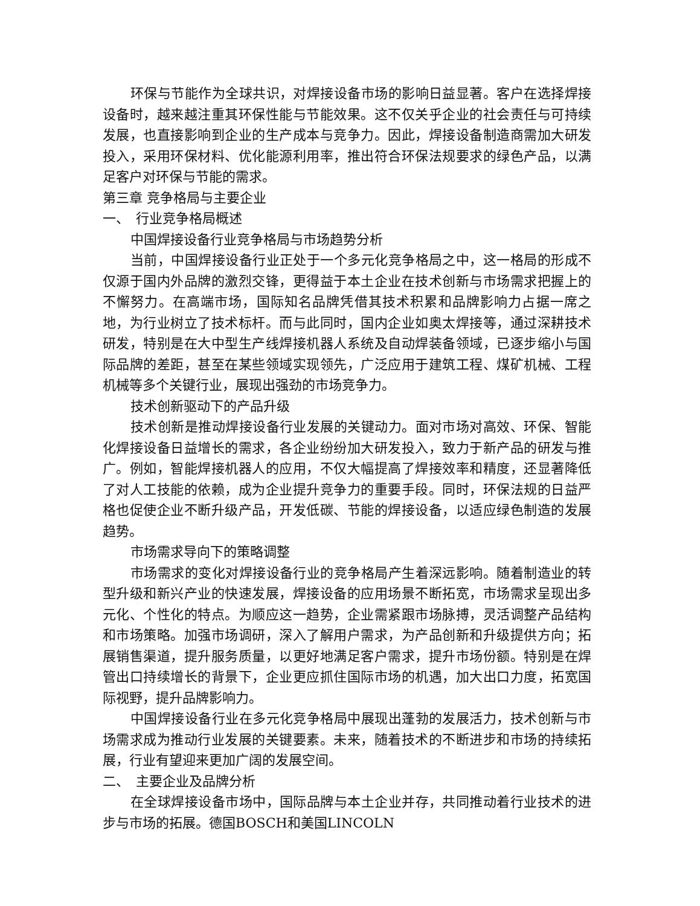环保与节能作为全球共识，对焊接设备市场的影响日益显著。客户在选择焊接设备时，越来越注重其环保性能与节能效果。这不仅关乎企业的社会责任与可持续发展，也直接影响到企业的生产成本与竞争力。因此，焊接设备制造商需加大研发投入，采用环保材料、优化能源利用率，推出符合环保法规要求的绿色产品，以满足客户对环保与节能的需求。
第三章 竞争格局与主要企业
一、　行业竞争格局概述
中国焊接设备行业竞争格局与市场趋势分析
当前，中国焊接设备行业正处于一个多元化竞争格局之中，这一格局的形成不仅源于国内外品牌的激烈交锋，更得益于本土企业在技术创新与市场需求把握上的不懈努力。在高端市场，国际知名品牌凭借其技术积累和品牌影响力占据一席之地，为行业树立了技术标杆。而与此同时，国内企业如奥太焊接等，通过深耕技术研发，特别是在大中型生产线焊接机器人系统及自动焊装备领域，已逐步缩小与国际品牌的差距，甚至在某些领域实现领先，广泛应用于建筑工程、煤矿机械、工程机械等多个关键行业，展现出强劲的市场竞争力。
技术创新驱动下的产品升级
技术创新是推动焊接设备行业发展的关键动力。面对市场对高效、环保、智能化焊接设备日益增长的需求，各企业纷纷加大研发投入，致力于新产品的研发与推广。例如，智能焊接机器人的应用，不仅大幅提高了焊接效率和精度，还显著降低了对人工技能的依赖，成为企业提升竞争力的重要手段。同时，环保法规的日益严格也促使企业不断升级产品，开发低碳、节能的焊接设备，以适应绿色制造的发展趋势。
市场需求导向下的策略调整
市场需求的变化对焊接设备行业的竞争格局产生着深远影响。随着制造业的转型升级和新兴产业的快速发展，焊接设备的应用场景不断拓宽，市场需求呈现出多元化、个性化的特点。为顺应这一趋势，企业需紧跟市场脉搏，灵活调整产品结构和市场策略。加强市场调研，深入了解用户需求，为产品创新和升级提供方向；拓展销售渠道，提升服务质量，以更好地满足客户需求，提升市场份额。特别是在焊管出口持续增长的背景下，企业更应抓住国际市场的机遇，加大出口力度，拓宽国际视野，提升品牌影响力。
中国焊接设备行业在多元化竞争格局中展现出蓬勃的发展活力，技术创新与市场需求成为推动行业发展的关键要素。未来，随着技术的不断进步和市场的持续拓展，行业有望迎来更加广阔的发展空间。
二、　主要企业及品牌分析
在全球焊接设备市场中，国际品牌与本土企业并存，共同推动着行业技术的进步与市场的拓展。德国BOSCH和美国LINCOLN